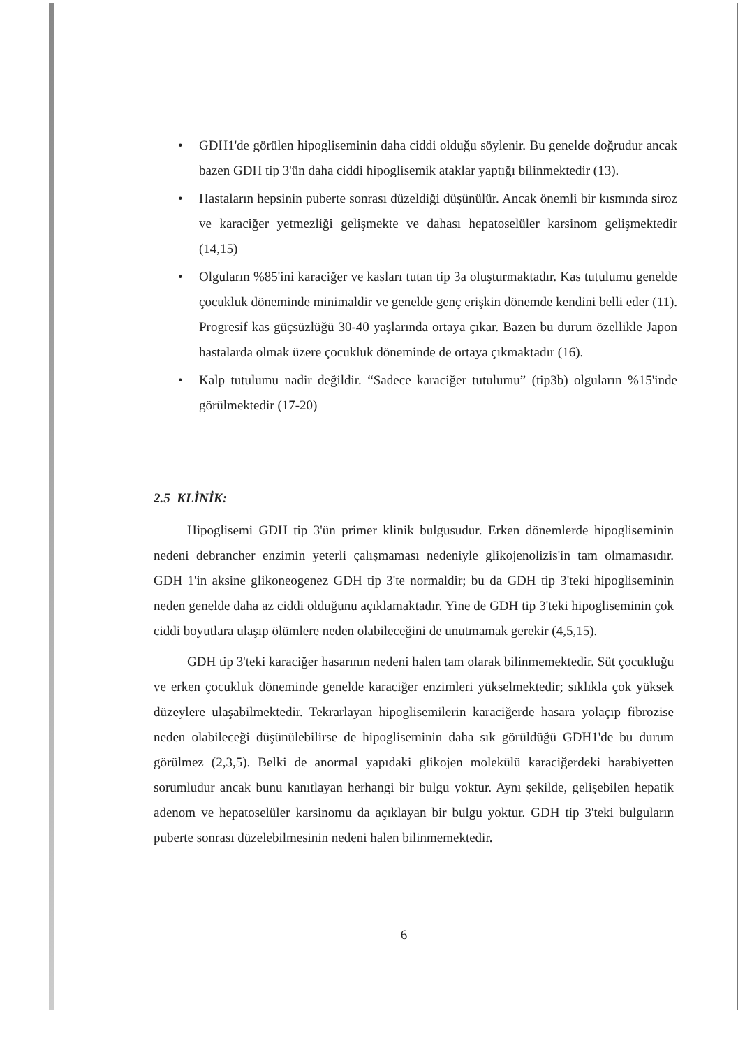• GDH1'de görülen hipogliseminin daha ciddi olduğu söylenir. Bu genelde doğrudur ancak bazen GDH tip 3'ün daha ciddi hipoglisemik ataklar yaptığı bilinmektedir (13).
• Hastaların hepsinin puberte sonrası düzeldiği düşünülür. Ancak önemli bir kısmında siroz ve karaciğer yetmezliği gelişmekte ve dahası hepatoselüler karsinom gelişmektedir (14,15)
• Olguların %85'ini karaciğer ve kasları tutan tip 3a oluşturmaktadır. Kas tutulumu genelde çocukluk döneminde minimaldir ve genelde genç erişkin dönemde kendini belli eder (11). Progresif kas güçsüzlüğü 30-40 yaşlarında ortaya çıkar. Bazen bu durum özellikle Japon hastalarda olmak üzere çocukluk döneminde de ortaya çıkmaktadır (16).
• Kalp tutulumu nadir değildir. “Sadece karaciğer tutulumu” (tip3b) olguların %15'inde görülmektedir (17-20)
2.5 KLİNİK:
Hipoglisemi GDH tip 3'ün primer klinik bulgusudur. Erken dönemlerde hipogliseminin nedeni debrancher enzimin yeterli çalışmaması nedeniyle glikojenolizis'in tam olmamasıdır. GDH 1'in aksine glikoneogenez GDH tip 3'te normaldir; bu da GDH tip 3'teki hipogliseminin neden genelde daha az ciddi olduğunu açıklamaktadır. Yine de GDH tip 3'teki hipogliseminin çok ciddi boyutlara ulaşıp ölümlere neden olabileceğini de unutmamak gerekir (4,5,15).
GDH tip 3'teki karaciğer hasarının nedeni halen tam olarak bilinmemektedir. Süt çocukluğu ve erken çocukluk döneminde genelde karaciğer enzimleri yükselmektedir; sıklıkla çok yüksek düzeylere ulaşabilmektedir. Tekrarlayan hipoglisemilerin karaciğerde hasara yolaçıp fibrozise neden olabileceği düşünülebilirse de hipogliseminin daha sık görüldüğü GDH1'de bu durum görülmez (2,3,5). Belki de anormal yapıdaki glikojen molekülü karaciğerdeki harabiyetten sorumludur ancak bunu kanıtlayan herhangi bir bulgu yoktur. Aynı şekilde, gelişebilen hepatik adenom ve hepatoselüler karsinomu da açıklayan bir bulgu yoktur. GDH tip 3'teki bulguların puberte sonrası düzelebilmesinin nedeni halen bilinmemektedir.
6